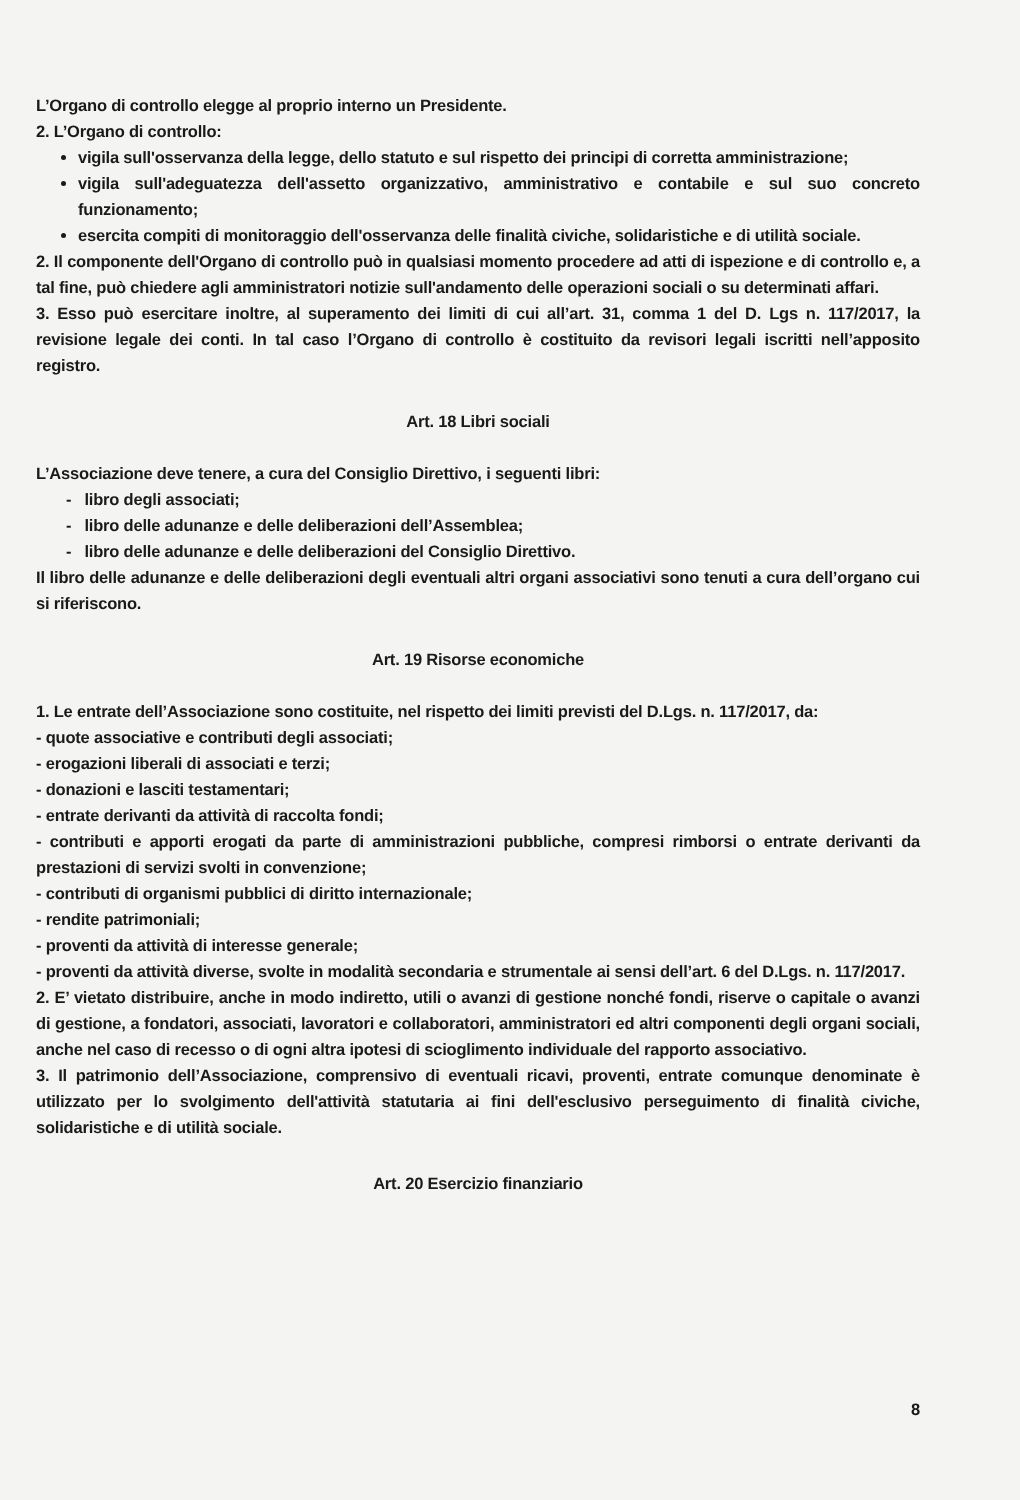L’Organo di controllo elegge al proprio interno un Presidente.
2. L’Organo di controllo:
vigila sull'osservanza della legge, dello statuto e sul rispetto dei principi di corretta amministrazione;
vigila sull'adeguatezza dell'assetto organizzativo, amministrativo e contabile e sul suo concreto funzionamento;
esercita compiti di monitoraggio dell'osservanza delle finalità civiche, solidaristiche e di utilità sociale.
2. Il componente dell'Organo di controllo può in qualsiasi momento procedere ad atti di ispezione e di controllo e, a tal fine, può chiedere agli amministratori notizie sull'andamento delle operazioni sociali o su determinati affari.
3. Esso può esercitare inoltre, al superamento dei limiti di cui all’art. 31, comma 1 del D. Lgs n. 117/2017, la revisione legale dei conti. In tal caso l’Organo di controllo è costituito da revisori legali iscritti nell’apposito registro.
Art. 18 Libri sociali
L’Associazione deve tenere, a cura del Consiglio Direttivo, i seguenti libri:
- libro degli associati;
- libro delle adunanze e delle deliberazioni dell’Assemblea;
- libro delle adunanze e delle deliberazioni del Consiglio Direttivo.
Il libro delle adunanze e delle deliberazioni degli eventuali altri organi associativi sono tenuti a cura dell’organo cui si riferiscono.
Art. 19 Risorse economiche
1. Le entrate dell’Associazione sono costituite, nel rispetto dei limiti previsti del D.Lgs. n. 117/2017, da:
- quote associative e contributi degli associati;
- erogazioni liberali di associati e terzi;
- donazioni e lasciti testamentari;
- entrate derivanti da attività di raccolta fondi;
- contributi e apporti erogati da parte di amministrazioni pubbliche, compresi rimborsi o entrate derivanti da prestazioni di servizi svolti in convenzione;
- contributi di organismi pubblici di diritto internazionale;
- rendite patrimoniali;
- proventi da attività di interesse generale;
- proventi da attività diverse, svolte in modalità secondaria e strumentale ai sensi dell’art. 6 del D.Lgs. n. 117/2017.
2. E’ vietato distribuire, anche in modo indiretto, utili o avanzi di gestione nonché fondi, riserve o capitale o avanzi di gestione, a fondatori, associati, lavoratori e collaboratori, amministratori ed altri componenti degli organi sociali, anche nel caso di recesso o di ogni altra ipotesi di scioglimento individuale del rapporto associativo.
3. Il patrimonio dell’Associazione, comprensivo di eventuali ricavi, proventi, entrate comunque denominate è utilizzato per lo svolgimento dell'attività statutaria ai fini dell'esclusivo perseguimento di finalità civiche, solidaristiche e di utilità sociale.
Art. 20 Esercizio finanziario
8